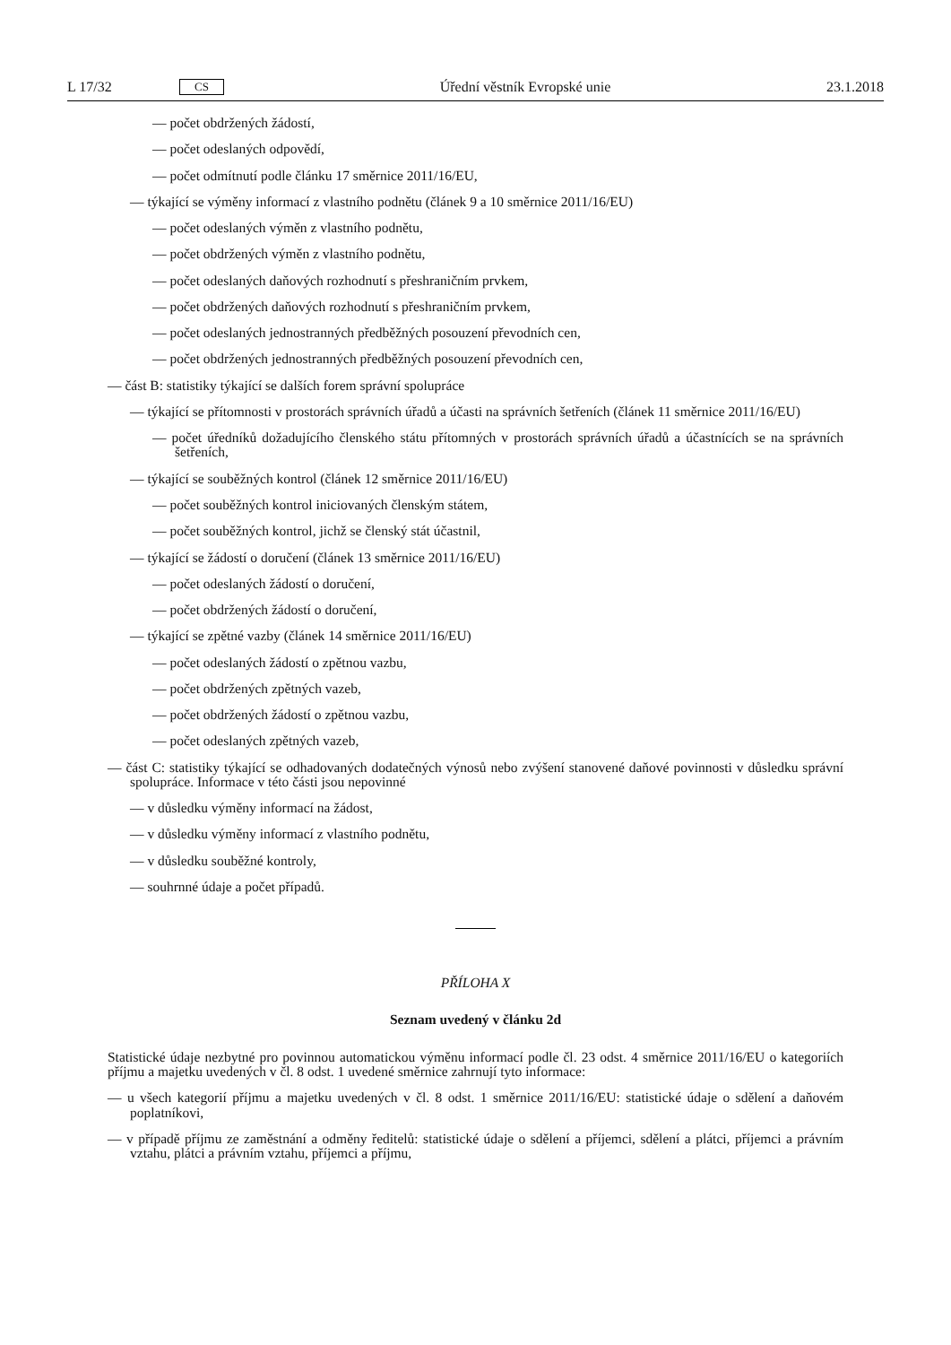L 17/32 CS Úřední věstník Evropské unie 23.1.2018
— počet obdržených žádostí,
— počet odeslaných odpovědí,
— počet odmítnutí podle článku 17 směrnice 2011/16/EU,
— týkající se výměny informací z vlastního podnětu (článek 9 a 10 směrnice 2011/16/EU)
— počet odeslaných výměn z vlastního podnětu,
— počet obdržených výměn z vlastního podnětu,
— počet odeslaných daňových rozhodnutí s přeshraničním prvkem,
— počet obdržených daňových rozhodnutí s přeshraničním prvkem,
— počet odeslaných jednostranných předběžných posouzení převodních cen,
— počet obdržených jednostranných předběžných posouzení převodních cen,
— část B: statistiky týkající se dalších forem správní spolupráce
— týkající se přítomnosti v prostorách správních úřadů a účasti na správních šetřeních (článek 11 směrnice 2011/16/EU)
— počet úředníků dožadujícího členského státu přítomných v prostorách správních úřadů a účastnících se na správních šetřeních,
— týkající se souběžných kontrol (článek 12 směrnice 2011/16/EU)
— počet souběžných kontrol iniciovaných členským státem,
— počet souběžných kontrol, jichž se členský stát účastnil,
— týkající se žádostí o doručení (článek 13 směrnice 2011/16/EU)
— počet odeslaných žádostí o doručení,
— počet obdržených žádostí o doručení,
— týkající se zpětné vazby (článek 14 směrnice 2011/16/EU)
— počet odeslaných žádostí o zpětnou vazbu,
— počet obdržených zpětných vazeb,
— počet obdržených žádostí o zpětnou vazbu,
— počet odeslaných zpětných vazeb,
— část C: statistiky týkající se odhadovaných dodatečných výnosů nebo zvýšení stanovené daňové povinnosti v důsledku správní spolupráce. Informace v této části jsou nepovinné
— v důsledku výměny informací na žádost,
— v důsledku výměny informací z vlastního podnětu,
— v důsledku souběžné kontroly,
— souhrnné údaje a počet případů.
PŘÍLOHA X
Seznam uvedený v článku 2d
Statistické údaje nezbytné pro povinnou automatickou výměnu informací podle čl. 23 odst. 4 směrnice 2011/16/EU o kategoriích příjmu a majetku uvedených v čl. 8 odst. 1 uvedené směrnice zahrnují tyto informace:
— u všech kategorií příjmu a majetku uvedených v čl. 8 odst. 1 směrnice 2011/16/EU: statistické údaje o sdělení a daňovém poplatníkovi,
— v případě příjmu ze zaměstnání a odměny ředitelů: statistické údaje o sdělení a příjemci, sdělení a plátci, příjemci a právním vztahu, plátci a právním vztahu, příjemci a příjmu,